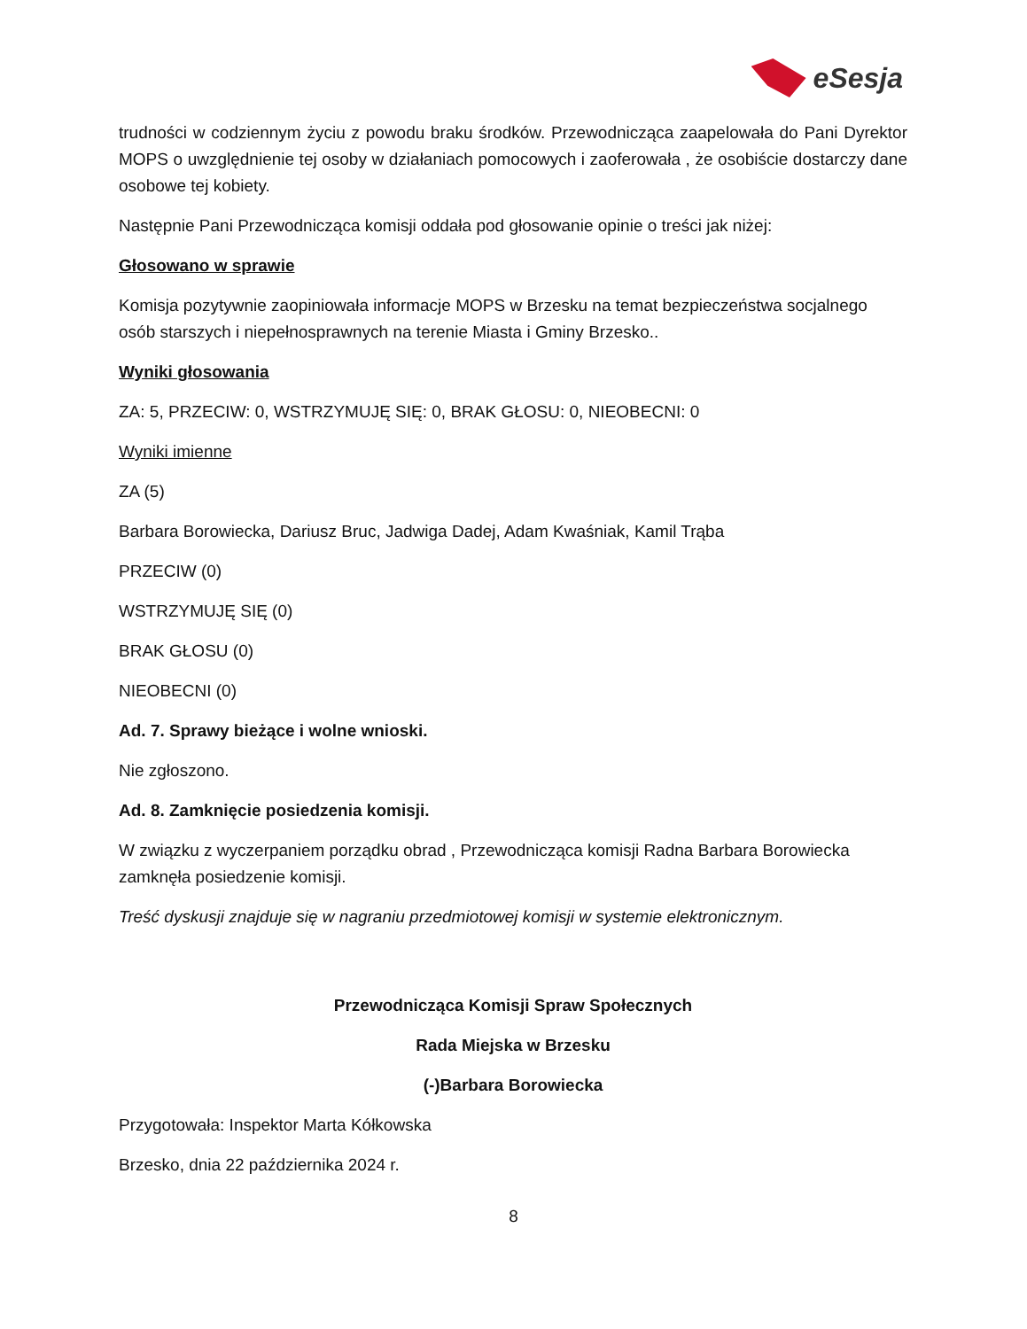eSesja
trudności w codziennym życiu z powodu braku środków. Przewodnicząca zaapelowała do Pani Dyrektor MOPS o uwzględnienie tej osoby w działaniach pomocowych i zaoferowała , że osobiście dostarczy dane osobowe tej kobiety.
Następnie Pani Przewodnicząca komisji oddała pod głosowanie opinie o treści jak niżej:
Głosowano w sprawie
Komisja pozytywnie zaopiniowała informacje MOPS w Brzesku na temat bezpieczeństwa socjalnego osób starszych i niepełnosprawnych na terenie Miasta i Gminy Brzesko..
Wyniki głosowania
ZA: 5, PRZECIW: 0, WSTRZYMUJĘ SIĘ: 0, BRAK GŁOSU: 0, NIEOBECNI: 0
Wyniki imienne
ZA (5)
Barbara Borowiecka, Dariusz Bruc, Jadwiga Dadej, Adam Kwaśniak, Kamil Trąba
PRZECIW (0)
WSTRZYMUJĘ SIĘ (0)
BRAK GŁOSU (0)
NIEOBECNI (0)
Ad. 7. Sprawy bieżące i wolne wnioski.
Nie zgłoszono.
Ad. 8. Zamknięcie posiedzenia komisji.
W związku z wyczerpaniem porządku obrad , Przewodnicząca komisji Radna Barbara Borowiecka zamknęła posiedzenie komisji.
Treść dyskusji znajduje się w nagraniu przedmiotowej komisji w systemie elektronicznym.
Przewodnicząca Komisji Spraw Społecznych
Rada Miejska w Brzesku
(-)Barbara Borowiecka
Przygotowała: Inspektor Marta Kółkowska
Brzesko, dnia 22 października 2024 r.
8